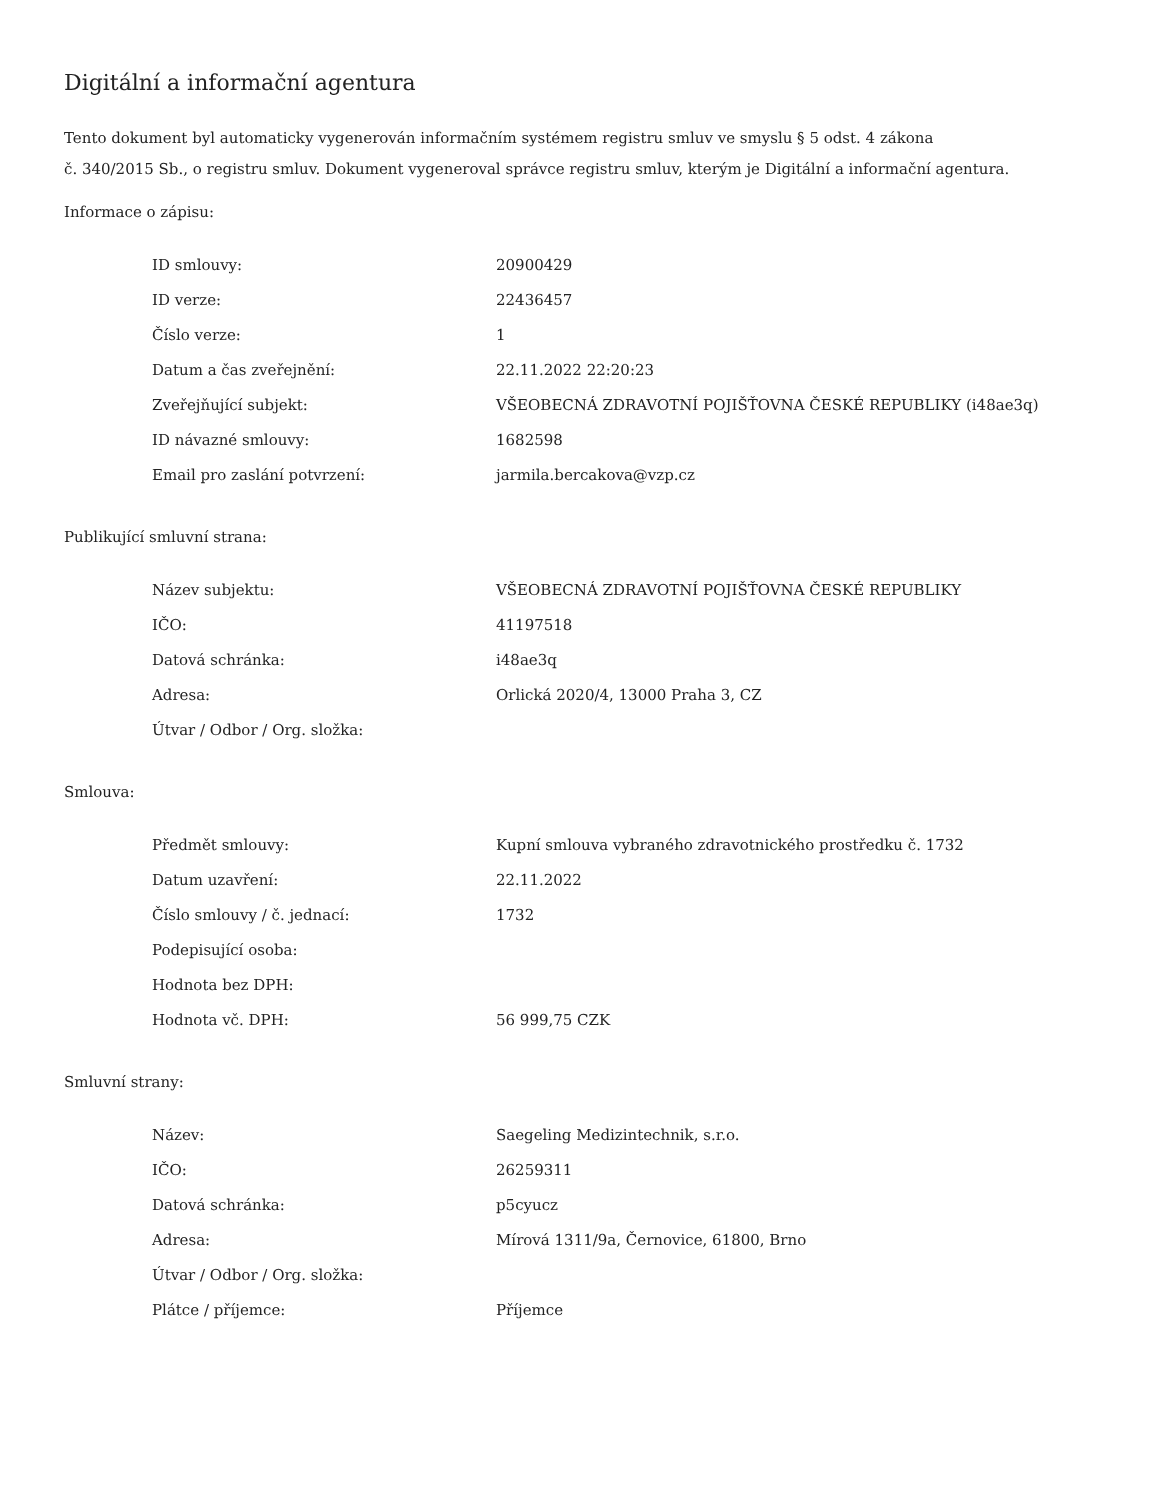Digitální a informační agentura
Tento dokument byl automaticky vygenerován informačním systémem registru smluv ve smyslu § 5 odst. 4 zákona
č. 340/2015 Sb., o registru smluv. Dokument vygeneroval správce registru smluv, kterým je Digitální a informační agentura.
Informace o zápisu:
| ID smlouvy: | 20900429 |
| ID verze: | 22436457 |
| Číslo verze: | 1 |
| Datum a čas zveřejnění: | 22.11.2022 22:20:23 |
| Zveřejňující subjekt: | VŠEOBECNÁ ZDRAVOTNÍ POJIŠŤOVNA ČESKÉ REPUBLIKY (i48ae3q) |
| ID návazné smlouvy: | 1682598 |
| Email pro zaslání potvrzení: | jarmila.bercakova@vzp.cz |
Publikující smluvní strana:
| Název subjektu: | VŠEOBECNÁ ZDRAVOTNÍ POJIŠŤOVNA ČESKÉ REPUBLIKY |
| IČO: | 41197518 |
| Datová schránka: | i48ae3q |
| Adresa: | Orlická 2020/4, 13000 Praha 3, CZ |
| Útvar / Odbor / Org. složka: | |
Smlouva:
| Předmět smlouvy: | Kupní smlouva vybraného zdravotnického prostředku č. 1732 |
| Datum uzavření: | 22.11.2022 |
| Číslo smlouvy / č. jednací: | 1732 |
| Podepisující osoba: | |
| Hodnota bez DPH: | |
| Hodnota vč. DPH: | 56 999,75 CZK |
Smluvní strany:
| Název: | Saegeling Medizintechnik, s.r.o. |
| IČO: | 26259311 |
| Datová schránka: | p5cyucz |
| Adresa: | Mírová 1311/9a, Černovice, 61800, Brno |
| Útvar / Odbor / Org. složka: | |
| Plátce / příjemce: | Příjemce |